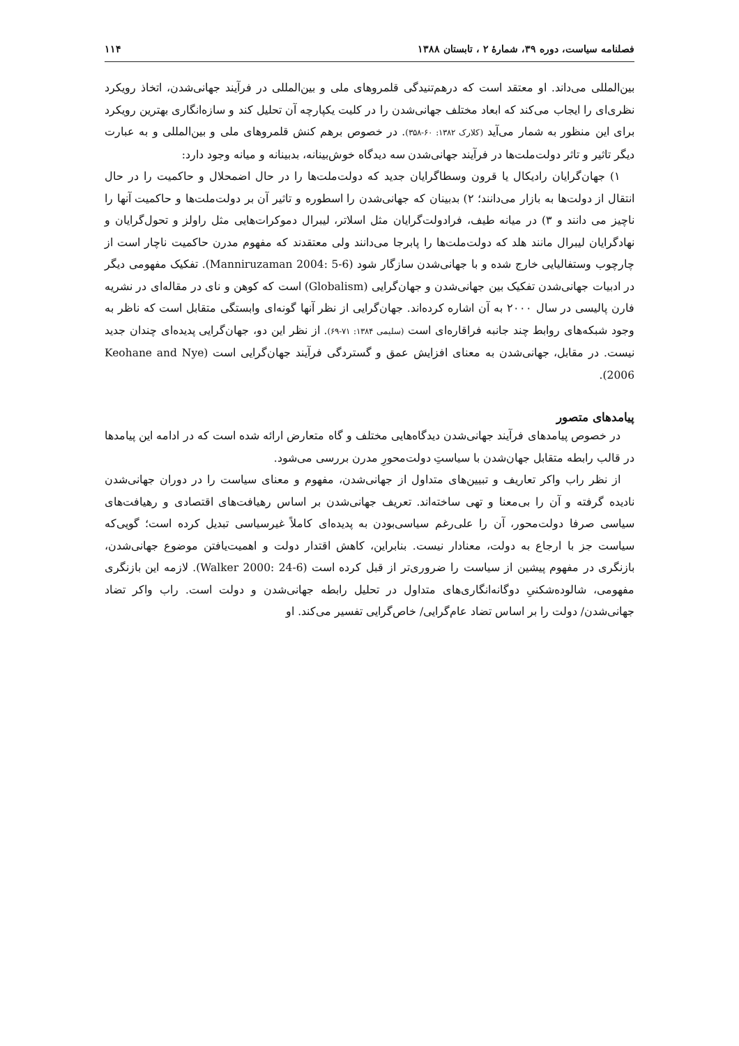فصلنامه سیاست، دوره ۳۹، شمارهٔ ۲ ، تابستان ۱۳۸۸ ۱۱۴
بین‌المللی می‌داند. او معتقد است که درهم‌تنیدگی قلمروهای ملی و بین‌المللی در فرآیند جهانی‌شدن، اتخاذ رویکرد نظری‌ای را ایجاب می‌کند که ابعاد مختلف جهانی‌شدن را در کلیت یکپارچه آن تحلیل کند و سازه‌انگاری بهترین رویکرد برای این منظور به شمار می‌آید (کلارک ۱۳۸۲: ۶۰-۳۵۸). در خصوص برهم کنش قلمروهای ملی و بین‌المللی و به عبارت دیگر تاثیر و تاثر دولت‌ملت‌ها در فرآیند جهانی‌شدن سه دیدگاه خوش‌بینانه، بدبینانه و میانه وجود دارد:
۱) جهان‌گرایان رادیکال یا قرون وسطاگرایان جدید که دولت‌ملت‌ها را در حال اضمحلال و حاکمیت را در حال انتقال از دولت‌ها به بازار می‌دانند؛ ۲) بدبینان که جهانی‌شدن را اسطوره و تاثیر آن بر دولت‌ملت‌ها و حاکمیت آنها را ناچیز می دانند و ۳) در میانه طیف، فرادولت‌گرایان مثل اسلاتر، لیبرال دموکرات‌هایی مثل راولز و تحول‌گرایان و نهادگرایان لیبرال مانند هلد که دولت‌ملت‌ها را پابرجا می‌دانند ولی معتقدند که مفهوم مدرن حاکمیت ناچار است از چارچوب وستفالیایی خارج شده و با جهانی‌شدن سازگار شود (Manniruzaman 2004: 5-6). تفکیک مفهومی دیگر در ادبیات جهانی‌شدن تفکیک بین جهانی‌شدن و جهان‌گرایی (Globalism) است که کوهن و نای در مقاله‌ای در نشریه فارن پالیسی در سال ۲۰۰۰ به آن اشاره کرده‌اند. جهان‌گرایی از نظر آنها گونه‌ای وابستگی متقابل است که ناظر به وجود شبکه‌های روابط چند جانبه فراقاره‌ای است (سلیمی ۱۳۸۴: ۷۱-۶۹). از نظر این دو، جهان‌گرایی پدیده‌ای چندان جدید نیست. در مقابل، جهانی‌شدن به معنای افزایش عمق و گستردگی فرآیند جهان‌گرایی است (Keohane and Nye 2006).
پیامدهای متصور
در خصوص پیامدهای فرآیند جهانی‌شدن دیدگاه‌هایی مختلف و گاه متعارض ارائه شده است که در ادامه این پیامدها در قالب رابطه متقابل جهان‌شدن با سیاستِ دولت‌محورِ مدرن بررسی می‌شود.
از نظر راب واکر تعاریف و تبیین‌های متداول از جهانی‌شدن، مفهوم و معنای سیاست را در دوران جهانی‌شدن نادیده گرفته و آن را بی‌معنا و تهی ساخته‌اند. تعریف جهانی‌شدن بر اساس رهیافت‌های اقتصادی و رهیافت‌های سیاسی صرفا دولت‌محور، آن را علی‌رغم سیاسی‌بودن به پدیده‌ای کاملاً غیرسیاسی تبدیل کرده است؛ گویی‌که سیاست جز با ارجاع به دولت، معنادار نیست. بنابراین، کاهش اقتدار دولت و اهمیت‌یافتن موضوع جهانی‌شدن، بازنگری در مفهوم پیشین از سیاست را ضروری‌تر از قبل کرده است (Walker 2000: 24-6). لازمه این بازنگری مفهومی، شالوده‌شکنیِ دوگانه‌انگاری‌های متداول در تحلیل رابطه جهانی‌شدن و دولت است. راب واکر تضاد جهانی‌شدن/ دولت را بر اساس تضاد عام‌گرایی/ خاص‌گرایی تفسیر می‌کند. او